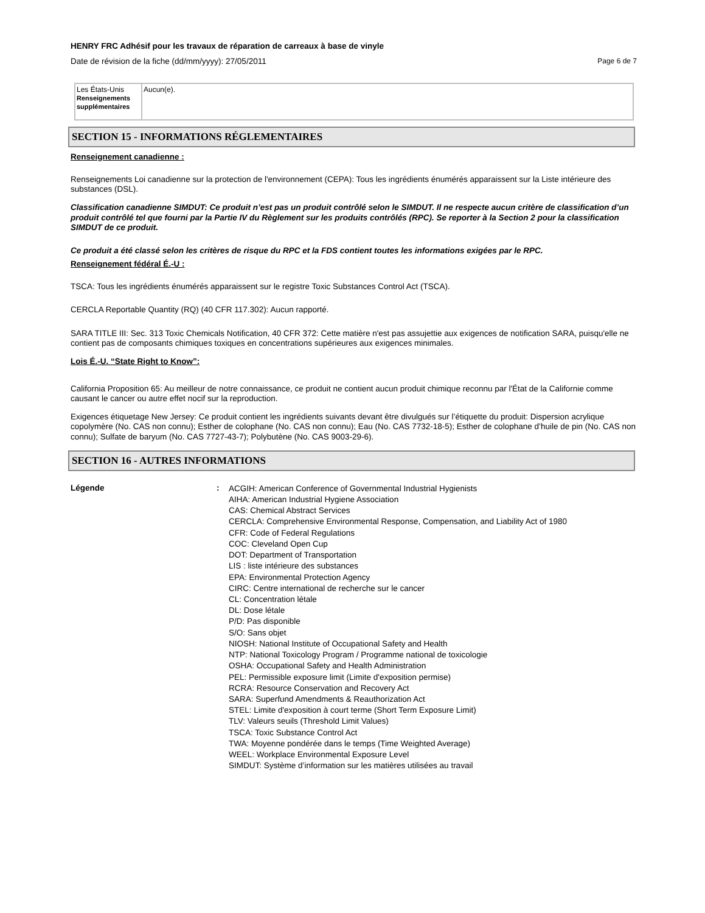HENRY FRC Adhésif pour les travaux de réparation de carreaux à base de vinyle
Date de révision de la fiche (dd/mm/yyyy): 27/05/2011 Page 6 de 7
| Les États-Unis Renseignements supplémentaires | Aucun(e). |
SECTION 15 - INFORMATIONS RÉGLEMENTAIRES
Renseignement canadienne :
Renseignements Loi canadienne sur la protection de l'environnement (CEPA): Tous les ingrédients énumérés apparaissent sur la Liste intérieure des substances (DSL).
Classification canadienne SIMDUT: Ce produit n’est pas un produit contrôlé selon le SIMDUT. Il ne respecte aucun critère de classification d’un produit contrôlé tel que fourni par la Partie IV du Règlement sur les produits contrôlés (RPC). Se reporter à la Section 2 pour la classification SIMDUT de ce produit.
Ce produit a été classé selon les critères de risque du RPC et la FDS contient toutes les informations exigées par le RPC.
Renseignement fédéral É.-U :
TSCA: Tous les ingrédients énumérés apparaissent sur le registre Toxic Substances Control Act (TSCA).
CERCLA Reportable Quantity (RQ) (40 CFR 117.302): Aucun rapporté.
SARA TITLE III: Sec. 313 Toxic Chemicals Notification, 40 CFR 372: Cette matière n'est pas assujettie aux exigences de notification SARA, puisqu'elle ne contient pas de composants chimiques toxiques en concentrations supérieures aux exigences minimales.
Lois É.-U. “State Right to Know”:
California Proposition 65: Au meilleur de notre connaissance, ce produit ne contient aucun produit chimique reconnu par l'État de la Californie comme causant le cancer ou autre effet nocif sur la reproduction.
Exigences étiquetage New Jersey: Ce produit contient les ingrédients suivants devant être divulgués sur l’étiquette du produit: Dispersion acrylique copolymère (No. CAS non connu); Esther de colophane (No. CAS non connu); Eau (No. CAS 7732-18-5); Esther de colophane d’huile de pin (No. CAS non connu); Sulfate de baryum (No. CAS 7727-43-7); Polybutène (No. CAS 9003-29-6).
SECTION 16 - AUTRES INFORMATIONS
Légende :
ACGIH: American Conference of Governmental Industrial Hygienists
AIHA: American Industrial Hygiene Association
CAS: Chemical Abstract Services
CERCLA: Comprehensive Environmental Response, Compensation, and Liability Act of 1980
CFR: Code of Federal Regulations
COC: Cleveland Open Cup
DOT: Department of Transportation
LIS : liste intérieure des substances
EPA: Environmental Protection Agency
CIRC: Centre international de recherche sur le cancer
CL: Concentration létale
DL: Dose létale
P/D: Pas disponible
S/O: Sans objet
NIOSH: National Institute of Occupational Safety and Health
NTP: National Toxicology Program / Programme national de toxicologie
OSHA: Occupational Safety and Health Administration
PEL: Permissible exposure limit (Limite d'exposition permise)
RCRA: Resource Conservation and Recovery Act
SARA: Superfund Amendments & Reauthorization Act
STEL: Limite d'exposition à court terme (Short Term Exposure Limit)
TLV: Valeurs seuils (Threshold Limit Values)
TSCA: Toxic Substance Control Act
TWA: Moyenne pondérée dans le temps (Time Weighted Average)
WEEL: Workplace Environmental Exposure Level
SIMDUT: Système d’information sur les matières utilisées au travail